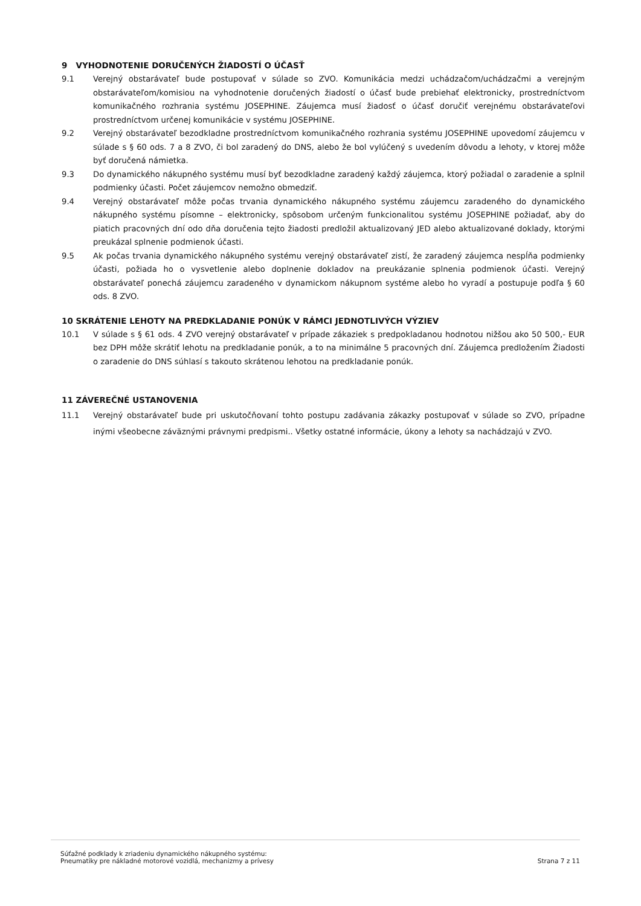9 VYHODNOTENIE DORUČENÝCH ŽIADOSTÍ O ÚČASŤ
9.1 Verejný obstarávateľ bude postupovať v súlade so ZVO. Komunikácia medzi uchádzačom/uchádzačmi a verejným obstarávateľom/komisiou na vyhodnotenie doručených žiadostí o účasť bude prebiehať elektronicky, prostredníctvom komunikačného rozhrania systému JOSEPHINE. Záujemca musí žiadosť o účasť doručiť verejnému obstarávateľovi prostredníctvom určenej komunikácie v systému JOSEPHINE.
9.2 Verejný obstarávateľ bezodkladne prostredníctvom komunikačného rozhrania systému JOSEPHINE upovedomí záujemcu v súlade s § 60 ods. 7 a 8 ZVO, či bol zaradený do DNS, alebo že bol vylúčený s uvedením dôvodu a lehoty, v ktorej môže byť doručená námietka.
9.3 Do dynamického nákupného systému musí byť bezodkladne zaradený každý záujemca, ktorý požiadal o zaradenie a splnil podmienky účasti. Počet záujemcov nemožno obmedziť.
9.4 Verejný obstarávateľ môže počas trvania dynamického nákupného systému záujemcu zaradeného do dynamického nákupného systému písomne – elektronicky, spôsobom určeným funkcionalitou systému JOSEPHINE požiadať, aby do piatich pracovných dní odo dňa doručenia tejto žiadosti predložil aktualizovaný JED alebo aktualizované doklady, ktorými preukázal splnenie podmienok účasti.
9.5 Ak počas trvania dynamického nákupného systému verejný obstarávateľ zistí, že zaradený záujemca nespĺňa podmienky účasti, požiada ho o vysvetlenie alebo doplnenie dokladov na preukázanie splnenia podmienok účasti. Verejný obstarávateľ ponechá záujemcu zaradeného v dynamickom nákupnom systéme alebo ho vyradí a postupuje podľa § 60 ods. 8 ZVO.
10 SKRÁTENIE LEHOTY NA PREDKLADANIE PONÚK V RÁMCI JEDNOTLIVÝCH VÝZIEV
10.1 V súlade s § 61 ods. 4 ZVO verejný obstarávateľ v prípade zákaziek s predpokladanou hodnotou nižšou ako 50 500,- EUR bez DPH môže skrátiť lehotu na predkladanie ponúk, a to na minimálne 5 pracovných dní. Záujemca predložením Žiadosti o zaradenie do DNS súhlasí s takouto skrátenou lehotou na predkladanie ponúk.
11 ZÁVEREČNÉ USTANOVENIA
11.1 Verejný obstarávateľ bude pri uskutočňovaní tohto postupu zadávania zákazky postupovať v súlade so ZVO, prípadne inými všeobecne záväznými právnymi predpismi.. Všetky ostatné informácie, úkony a lehoty sa nachádzajú v ZVO.
Súťažné podklady k zriadeniu dynamického nákupného systému:
Pneumatiky pre nákladné motorové vozidlá, mechanizmy a prívesy
Strana 7 z 11